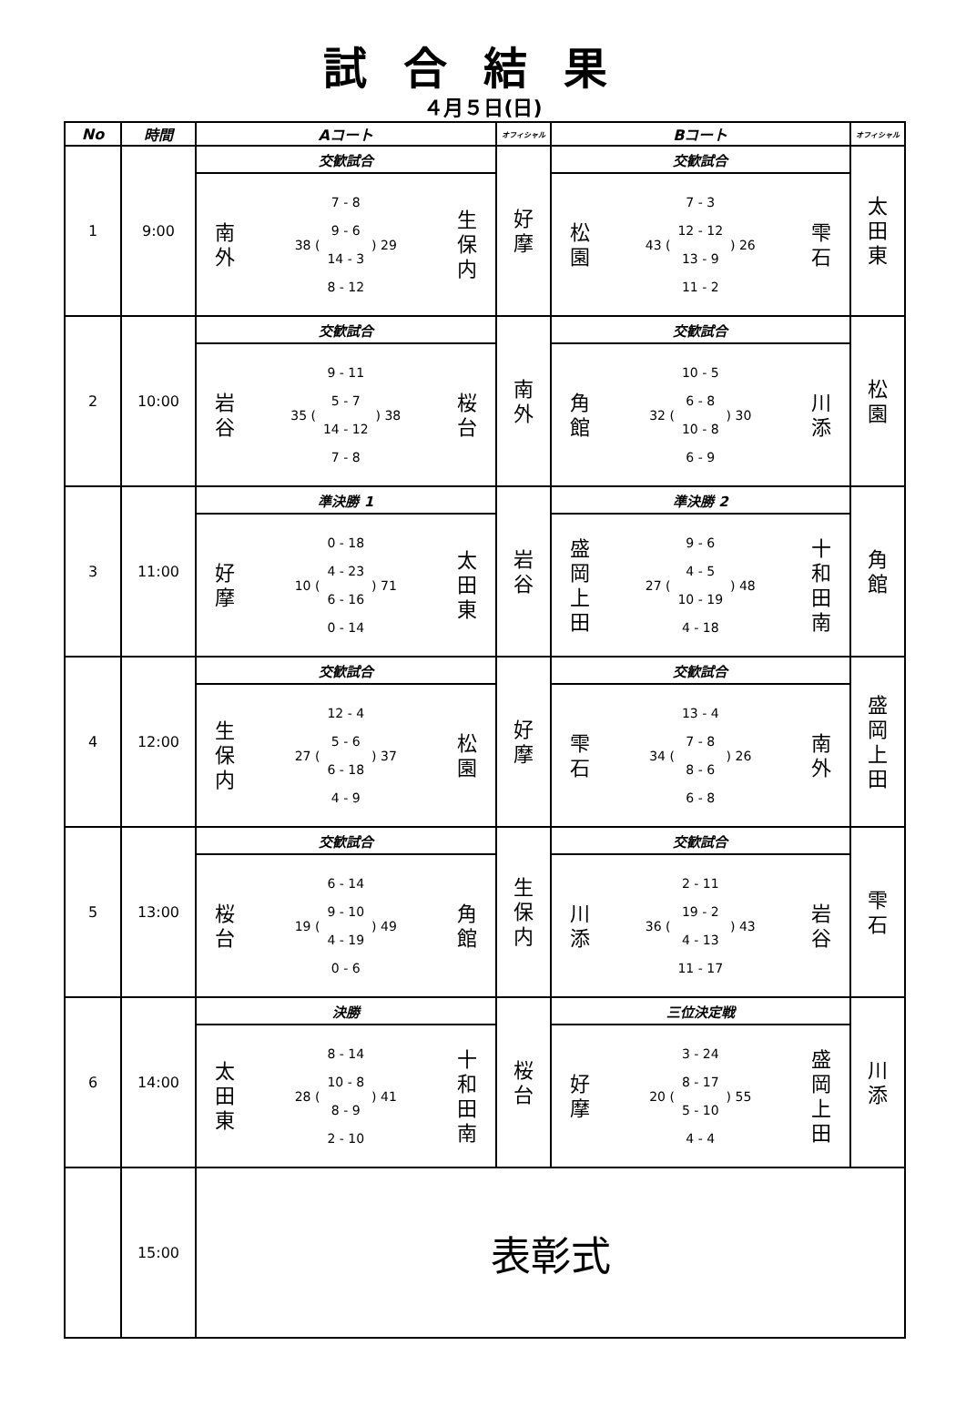試合結果
４月５日(日)
| No | 時間 | Aコート | オフィシャル | Bコート | オフィシャル |
| --- | --- | --- | --- | --- | --- |
| 1 | 9:00 | 交歓試合 | 好 摩 | 交歓試合 | 太 田 東 |
| | | 南 外 38 ( 7 - 8 9 - 6 14 - 3 8 - 12 ) 29 生 保 内 | | 松 園 43 ( 7 - 3 12 - 12 13 - 9 11 - 2 ) 26 雫 石 | |
| 2 | 10:00 | 交歓試合 | 南 外 | 交歓試合 | 松 園 |
| | | 岩 谷 35 ( 9 - 11 5 - 7 14 - 12 7 - 8 ) 38 桜 台 | | 角 館 32 ( 10 - 5 6 - 8 10 - 8 6 - 9 ) 30 川 添 | |
| 3 | 11:00 | 準決勝 1 | 岩 谷 | 準決勝 2 | 角 館 |
| | | 好 摩 10 ( 0 - 18 4 - 23 6 - 16 0 - 14 ) 71 太 田 東 | | 盛 岡 上 田 27 ( 9 - 6 4 - 5 10 - 19 4 - 18 ) 48 十 和 田 南 | |
| 4 | 12:00 | 交歓試合 | 好 摩 | 交歓試合 | 盛 岡 上 田 |
| | | 生 保 内 27 ( 12 - 4 5 - 6 6 - 18 4 - 9 ) 37 松 園 | | 雫 石 34 ( 13 - 4 7 - 8 8 - 6 6 - 8 ) 26 南 外 | |
| 5 | 13:00 | 交歓試合 | 生 保 内 | 交歓試合 | 雫 石 |
| | | 桜 台 19 ( 6 - 14 9 - 10 4 - 19 0 - 6 ) 49 角 館 | | 川 添 36 ( 2 - 11 19 - 2 4 - 13 11 - 17 ) 43 岩 谷 | |
| 6 | 14:00 | 決勝 | 桜 台 | 三位決定戦 | 川 添 |
| | | 太 田 東 28 ( 8 - 14 10 - 8 8 - 9 2 - 10 ) 41 十 和 田 南 | | 好 摩 20 ( 3 - 24 8 - 17 5 - 10 4 - 4 ) 55 盛 岡 上 田 | |
| | 15:00 | 表彰式 | | | |